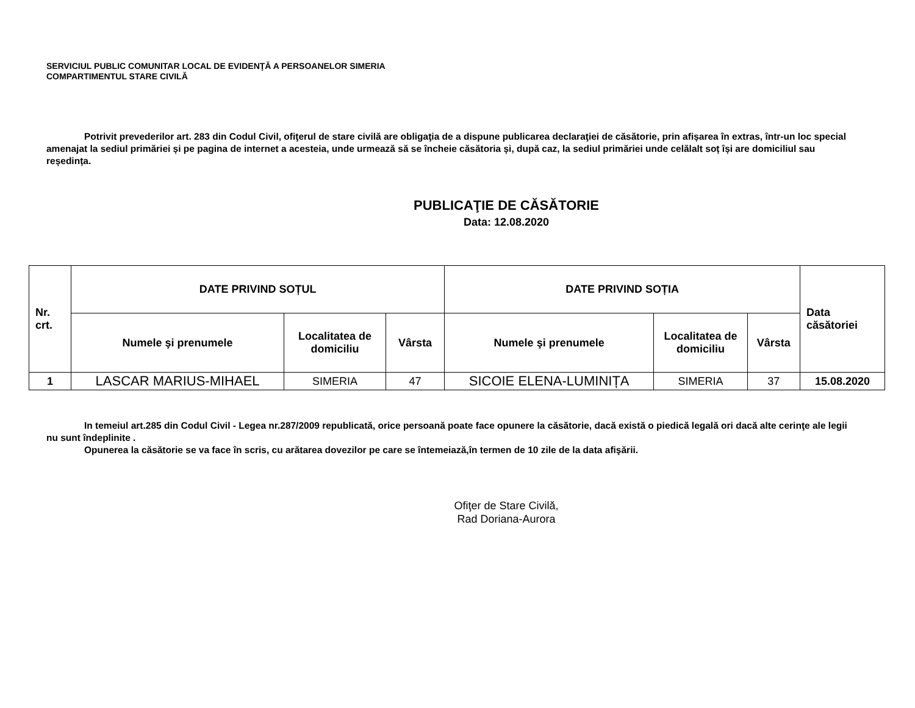SERVICIUL PUBLIC COMUNITAR LOCAL DE EVIDENŢĂ A PERSOANELOR SIMERIA
COMPARTIMENTUL STARE CIVILĂ
Potrivit prevederilor art. 283 din Codul Civil, ofiţerul de stare civilă are obligaţia de a dispune publicarea declaraţiei de căsătorie, prin afișarea în extras, într-un loc special amenajat la sediul primăriei și pe pagina de internet a acesteia, unde urmează să se încheie căsătoria și, după caz, la sediul primăriei unde celălalt soț își are domiciliul sau reședința.
PUBLICAŢIE DE CĂSĂTORIE
Data: 12.08.2020
| Nr. crt. | DATE PRIVIND SOȚUL | | | DATE PRIVIND SOȚIA | | | Data căsătoriei |
| --- | --- | --- | --- | --- | --- | --- | --- |
| | Numele şi prenumele | Localitatea de domiciliu | Vârsta | Numele şi prenumele | Localitatea de domiciliu | Vârsta | |
| 1 | LASCAR MARIUS-MIHAEL | SIMERIA | 47 | SICOIE ELENA-LUMINIȚA | SIMERIA | 37 | 15.08.2020 |
In temeiul art.285 din Codul Civil - Legea nr.287/2009 republicată, orice persoană poate face opunere la căsătorie, dacă există o piedică legală ori dacă alte cerinţe ale legii nu sunt îndeplinite .
Opunerea la căsătorie se va face în scris, cu arătarea dovezilor pe care se întemeiază,în termen de 10 zile de la data afişării.
Ofiţer de Stare Civilă,
Rad Doriana-Aurora